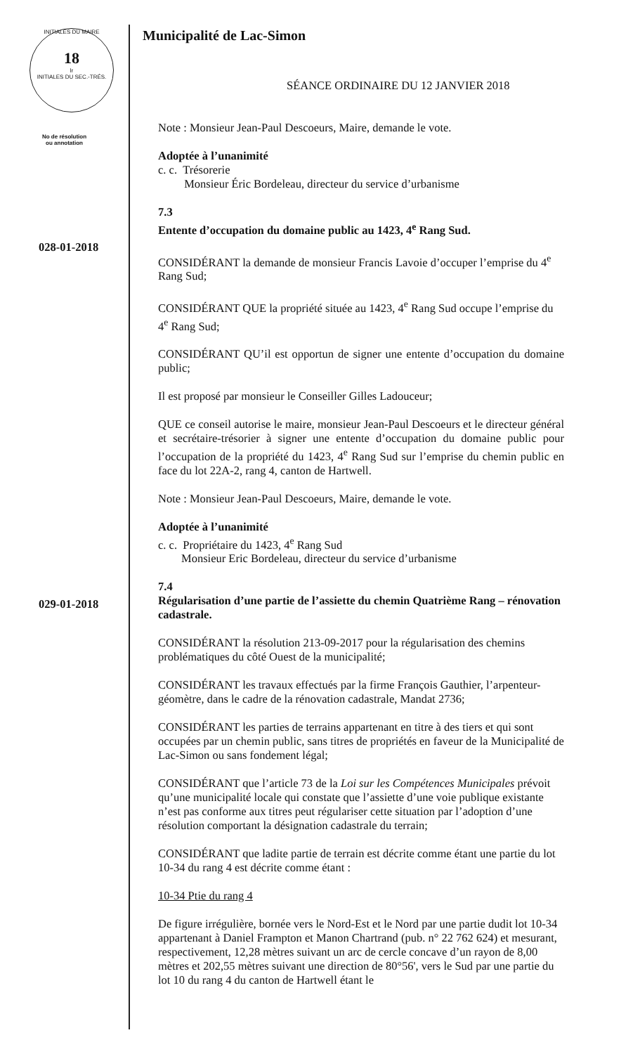INITIALES DU MAIRE
18
lr
INITIALES DU SEC.-TRÉS.
No de résolution
ou annotation
028-01-2018
029-01-2018
Municipalité de Lac-Simon
SÉANCE ORDINAIRE DU 12 JANVIER 2018
Note : Monsieur Jean-Paul Descoeurs, Maire, demande le vote.
Adoptée à l’unanimité
c. c. Trésorerie
Monsieur Éric Bordeleau, directeur du service d’urbanisme
7.3
Entente d’occupation du domaine public au 1423, 4<sup>e</sup> Rang Sud.
CONSIDÉRANT la demande de monsieur Francis Lavoie d’occuper l’emprise du 4<sup>e</sup> Rang Sud;
CONSIDÉRANT QUE la propriété située au 1423, 4<sup>e</sup> Rang Sud occupe l’emprise du 4<sup>e</sup> Rang Sud;
CONSIDÉRANT QU’il est opportun de signer une entente d’occupation du domaine public;
Il est proposé par monsieur le Conseiller Gilles Ladouceur;
QUE ce conseil autorise le maire, monsieur Jean-Paul Descoeurs et le directeur général et secrétaire-trésorier à signer une entente d’occupation du domaine public pour l’occupation de la propriété du 1423, 4<sup>e</sup> Rang Sud sur l’emprise du chemin public en face du lot 22A-2, rang 4, canton de Hartwell.
Note : Monsieur Jean-Paul Descoeurs, Maire, demande le vote.
Adoptée à l’unanimité
c. c. Propriétaire du 1423, 4<sup>e</sup> Rang Sud
Monsieur Eric Bordeleau, directeur du service d’urbanisme
7.4
Régularisation d’une partie de l’assiette du chemin Quatrième Rang – rénovation cadastrale.
CONSIDÉRANT la résolution 213-09-2017 pour la régularisation des chemins problématiques du côté Ouest de la municipalité;
CONSIDÉRANT les travaux effectués par la firme François Gauthier, l’arpenteur-géomètre, dans le cadre de la rénovation cadastrale, Mandat 2736;
CONSIDÉRANT les parties de terrains appartenant en titre à des tiers et qui sont occupées par un chemin public, sans titres de propriétés en faveur de la Municipalité de Lac-Simon ou sans fondement légal;
CONSIDÉRANT que l’article 73 de la Loi sur les Compétences Municipales prévoit qu’une municipalité locale qui constate que l’assiette d’une voie publique existante n’est pas conforme aux titres peut régulariser cette situation par l’adoption d’une résolution comportant la désignation cadastrale du terrain;
CONSIDÉRANT que ladite partie de terrain est décrite comme étant une partie du lot 10-34 du rang 4 est décrite comme étant :
10-34 Ptie du rang 4
De figure irrégulière, bornée vers le Nord-Est et le Nord par une partie dudit lot 10-34 appartenant à Daniel Frampton et Manon Chartrand (pub. n° 22 762 624) et mesurant, respectivement, 12,28 mètres suivant un arc de cercle concave d’un rayon de 8,00 mètres et 202,55 mètres suivant une direction de 80°56', vers le Sud par une partie du lot 10 du rang 4 du canton de Hartwell étant le